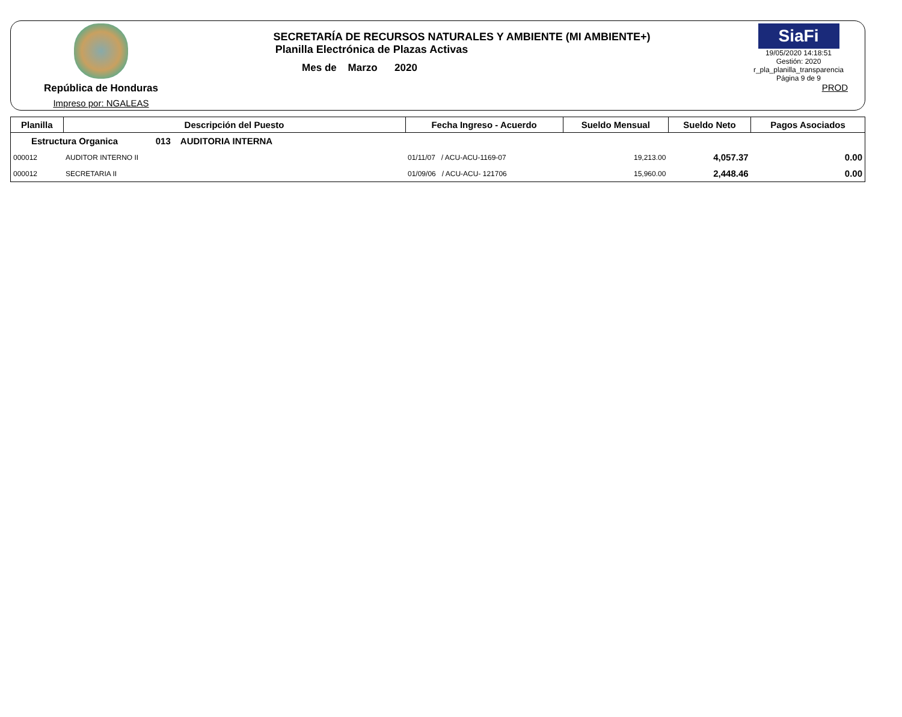República de Honduras
Impreso por: NGALEAS
SECRETARÍA DE RECURSOS NATURALES Y AMBIENTE (MI AMBIENTE+)
Planilla Electrónica de Plazas Activas
Mes de Marzo 2020
SiaFi
19/05/2020 14:18:51
Gestión: 2020
r_pla_planilla_transparencia
Página 9 de 9
PROD
| Planilla | Descripción del Puesto | Fecha Ingreso - Acuerdo | Sueldo Mensual | Sueldo Neto | Pagos Asociados |
| --- | --- | --- | --- | --- | --- |
| Estructura Organica 013 AUDITORIA INTERNA | | | | | |
| 000012 | AUDITOR INTERNO II | 01/11/07 / ACU-ACU-1169-07 | 19,213.00 | 4,057.37 | 0.00 |
| 000012 | SECRETARIA II | 01/09/06 / ACU-ACU- 121706 | 15,960.00 | 2,448.46 | 0.00 |